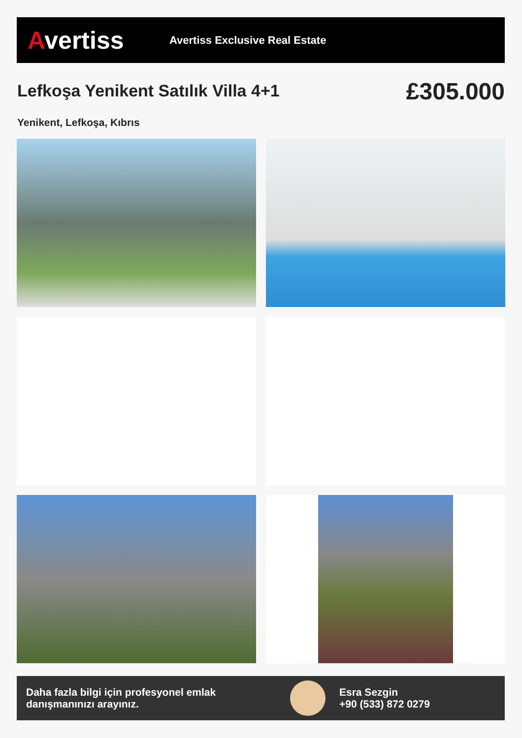Avertiss
Avertiss Exclusive Real Estate
Lefkoşa Yenikent Satılık Villa 4+1
£305.000
Yenikent, Lefkoşa, Kıbrıs
Daha fazla bilgi için profesyonel emlak danışmanınızı arayınız.
Esra Sezgin
+90 (533) 872 0279